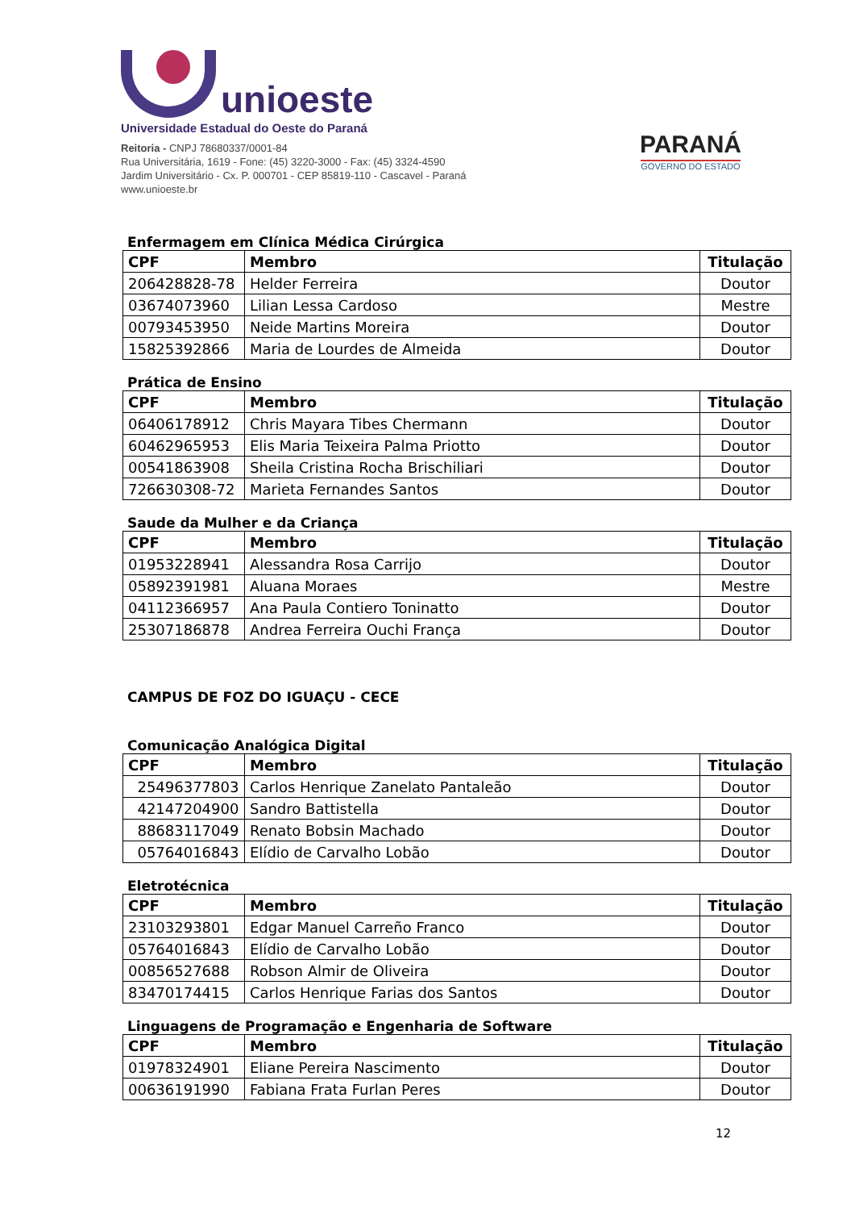unioeste
Universidade Estadual do Oeste do Paraná
Reitoria - CNPJ 78680337/0001-84
Rua Universitária, 1619 - Fone: (45) 3220-3000 - Fax: (45) 3324-4590
Jardim Universitário - Cx. P. 000701 - CEP 85819-110 - Cascavel - Paraná
www.unioeste.br
PARANÁ
GOVERNO DO ESTADO
Enfermagem em Clínica Médica Cirúrgica
| CPF | Membro | Titulação |
| --- | --- | --- |
| 206428828-78 | Helder Ferreira | Doutor |
| 03674073960 | Lilian Lessa Cardoso | Mestre |
| 00793453950 | Neide Martins Moreira | Doutor |
| 15825392866 | Maria de Lourdes de Almeida | Doutor |
Prática de Ensino
| CPF | Membro | Titulação |
| --- | --- | --- |
| 06406178912 | Chris Mayara Tibes Chermann | Doutor |
| 60462965953 | Elis Maria Teixeira Palma Priotto | Doutor |
| 00541863908 | Sheila Cristina Rocha Brischiliari | Doutor |
| 726630308-72 | Marieta Fernandes Santos | Doutor |
Saude da Mulher e da Criança
| CPF | Membro | Titulação |
| --- | --- | --- |
| 01953228941 | Alessandra Rosa Carrijo | Doutor |
| 05892391981 | Aluana Moraes | Mestre |
| 04112366957 | Ana Paula Contiero Toninatto | Doutor |
| 25307186878 | Andrea Ferreira Ouchi França | Doutor |
CAMPUS DE FOZ DO IGUAÇU - CECE
Comunicação Analógica Digital
| CPF | Membro | Titulação |
| --- | --- | --- |
| 25496377803 | Carlos Henrique Zanelato Pantaleão | Doutor |
| 42147204900 | Sandro Battistella | Doutor |
| 88683117049 | Renato Bobsin Machado | Doutor |
| 05764016843 | Elídio de Carvalho Lobão | Doutor |
Eletrotécnica
| CPF | Membro | Titulação |
| --- | --- | --- |
| 23103293801 | Edgar Manuel Carreño Franco | Doutor |
| 05764016843 | Elídio de Carvalho Lobão | Doutor |
| 00856527688 | Robson Almir de Oliveira | Doutor |
| 83470174415 | Carlos Henrique Farias dos Santos | Doutor |
Linguagens de Programação e Engenharia de Software
| CPF | Membro | Titulação |
| --- | --- | --- |
| 01978324901 | Eliane Pereira Nascimento | Doutor |
| 00636191990 | Fabiana Frata Furlan Peres | Doutor |
12